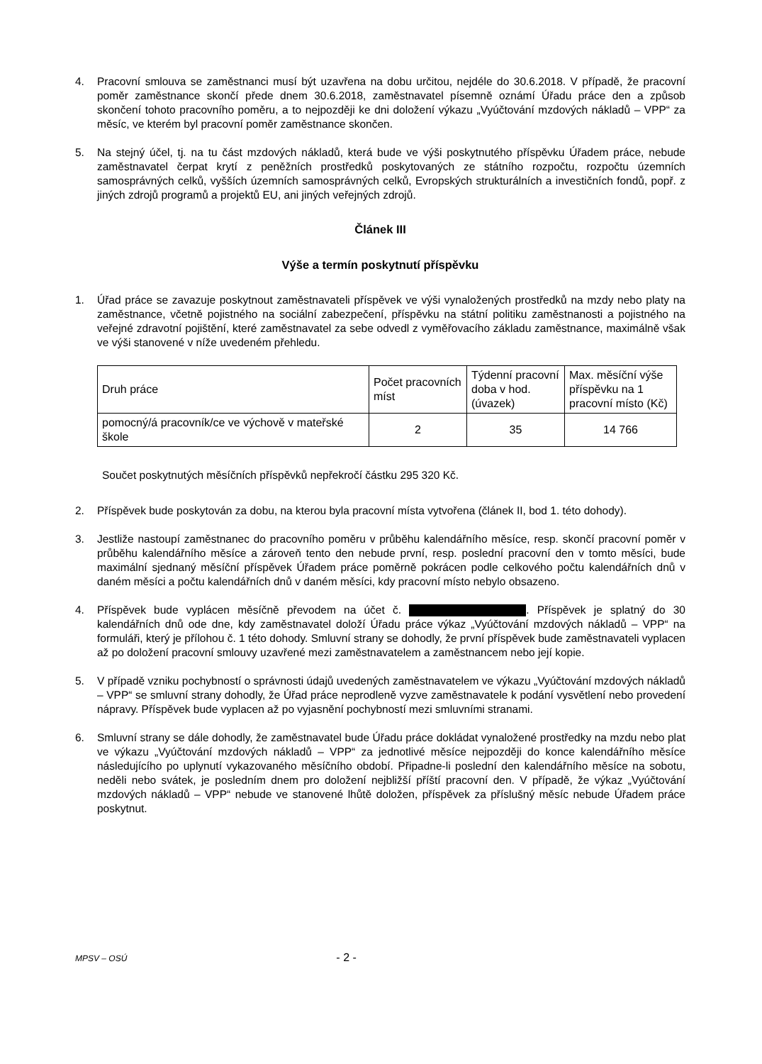4. Pracovní smlouva se zaměstnanci musí být uzavřena na dobu určitou, nejdéle do 30.6.2018. V případě, že pracovní poměr zaměstnance skončí přede dnem 30.6.2018, zaměstnavatel písemně oznámí Úřadu práce den a způsob skončení tohoto pracovního poměru, a to nejpozději ke dni doložení výkazu „Vyúčtování mzdových nákladů – VPP“ za měsíc, ve kterém byl pracovní poměr zaměstnance skončen.
5. Na stejný účel, tj. na tu část mzdových nákladů, která bude ve výši poskytnutého příspěvku Úřadem práce, nebude zaměstnavatel čerpat krytí z peněžních prostředků poskytovaných ze státního rozpočtu, rozpočtu územních samosprávných celků, vyšších územních samosprávných celků, Evropských strukturálních a investičních fondů, popř. z jiných zdrojů programů a projektů EU, ani jiných veřejných zdrojů.
Článek III
Výše a termín poskytnutí příspěvku
1. Úřad práce se zavazuje poskytnout zaměstnavateli příspěvek ve výši vynaložených prostředků na mzdy nebo platy na zaměstnance, včetně pojistného na sociální zabezpečení, příspěvku na státní politiku zaměstnanosti a pojistného na veřejné zdravotní pojištění, které zaměstnavatel za sebe odvedl z vyměřovacího základu zaměstnance, maximálně však ve výši stanovené v níže uvedeném přehledu.
| Druh práce | Počet pracovních míst | Týdenní pracovní doba v hod. (úvazek) | Max. měsíční výše příspěvku na 1 pracovní místo (Kč) |
| --- | --- | --- | --- |
| pomocný/á pracovník/ce ve výchově v mateřské škole | 2 | 35 | 14 766 |
Součet poskytnutých měsíčních příspěvků nepřekročí částku 295 320 Kč.
2. Příspěvek bude poskytován za dobu, na kterou byla pracovní místa vytvořena (článek II, bod 1. této dohody).
3. Jestliže nastoupí zaměstnanec do pracovního poměru v průběhu kalendářního měsíce, resp. skončí pracovní poměr v průběhu kalendářního měsíce a zároveň tento den nebude první, resp. poslední pracovní den v tomto měsíci, bude maximální sjednaný měsíční příspěvek Úřadem práce poměrně pokrácen podle celkového počtu kalendářních dnů v daném měsíci a počtu kalendářních dnů v daném měsíci, kdy pracovní místo nebylo obsazeno.
4. Příspěvek bude vyplácen měsíčně převodem na účet č. . Příspěvek je splatný do 30 kalendářních dnů ode dne, kdy zaměstnavatel doloží Úřadu práce výkaz „Vyúčtování mzdových nákladů – VPP“ na formuláři, který je přílohou č. 1 této dohody. Smluvní strany se dohodly, že první příspěvek bude zaměstnavateli vyplacen až po doložení pracovní smlouvy uzavřené mezi zaměstnavatelem a zaměstnancem nebo její kopie.
5. V případě vzniku pochybností o správnosti údajů uvedených zaměstnavatelem ve výkazu „Vyúčtování mzdových nákladů – VPP“ se smluvní strany dohodly, že Úřad práce neprodleně vyzve zaměstnavatele k podání vysvětlení nebo provedení nápravy. Příspěvek bude vyplacen až po vyjasnění pochybností mezi smluvními stranami.
6. Smluvní strany se dále dohodly, že zaměstnavatel bude Úřadu práce dokládat vynaložené prostředky na mzdu nebo plat ve výkazu „Vyúčtování mzdových nákladů – VPP“ za jednotlivé měsíce nejpozději do konce kalendářního měsíce následujícího po uplynutí vykazovaného měsíčního období. Připadne-li poslední den kalendářního měsíce na sobotu, neděli nebo svátek, je posledním dnem pro doložení nejbližší příští pracovní den. V případě, že výkaz „Vyúčtování mzdových nákladů – VPP“ nebude ve stanovené lhůtě doložen, příspěvek za příslušný měsíc nebude Úřadem práce poskytnut.
MPSV – OSÚ - 2 -